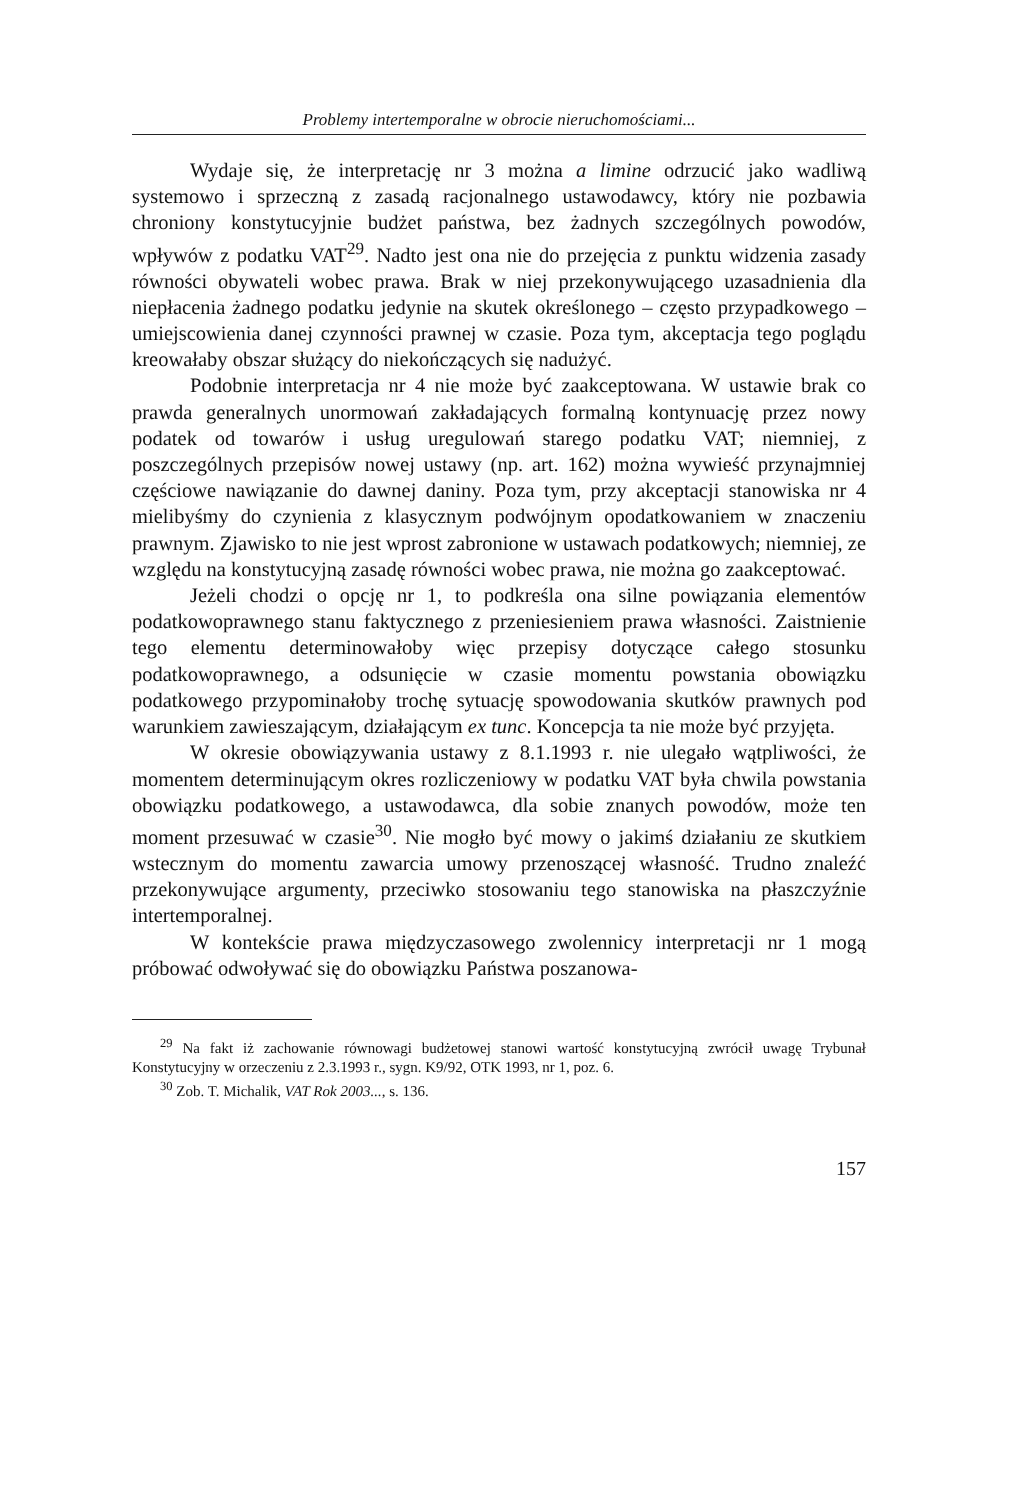Problemy intertemporalne w obrocie nieruchomościami...
Wydaje się, że interpretację nr 3 można a limine odrzucić jako wadliwą systemowo i sprzeczną z zasadą racjonalnego ustawodawcy, który nie pozbawia chroniony konstytucyjnie budżet państwa, bez żadnych szczególnych powodów, wpływów z podatku VAT<sup>29</sup>. Nadto jest ona nie do przejęcia z punktu widzenia zasady równości obywateli wobec prawa. Brak w niej przekonywującego uzasadnienia dla niepłacenia żadnego podatku jedynie na skutek określonego – często przypadkowego – umiejscowienia danej czynności prawnej w czasie. Poza tym, akceptacja tego poglądu kreowałaby obszar służący do niekończących się nadużyć.
Podobnie interpretacja nr 4 nie może być zaakceptowana. W ustawie brak co prawda generalnych unormowań zakładających formalną kontynuację przez nowy podatek od towarów i usług uregulowań starego podatku VAT; niemniej, z poszczególnych przepisów nowej ustawy (np. art. 162) można wywieść przynajmniej częściowe nawiązanie do dawnej daniny. Poza tym, przy akceptacji stanowiska nr 4 mielibyśmy do czynienia z klasycznym podwójnym opodatkowaniem w znaczeniu prawnym. Zjawisko to nie jest wprost zabronione w ustawach podatkowych; niemniej, ze względu na konstytucyjną zasadę równości wobec prawa, nie można go zaakceptować.
Jeżeli chodzi o opcję nr 1, to podkreśla ona silne powiązania elementów podatkowoprawnego stanu faktycznego z przeniesieniem prawa własności. Zaistnienie tego elementu determinowałoby więc przepisy dotyczące całego stosunku podatkowoprawnego, a odsunięcie w czasie momentu powstania obowiązku podatkowego przypominałoby trochę sytuację spowodowania skutków prawnych pod warunkiem zawieszającym, działającym ex tunc. Koncepcja ta nie może być przyjęta.
W okresie obowiązywania ustawy z 8.1.1993 r. nie ulegało wątpliwości, że momentem determinującym okres rozliczeniowy w podatku VAT była chwila powstania obowiązku podatkowego, a ustawodawca, dla sobie znanych powodów, może ten moment przesuwać w czasie<sup>30</sup>. Nie mogło być mowy o jakimś działaniu ze skutkiem wstecznym do momentu zawarcia umowy przenoszącej własność. Trudno znaleźć przekonywujące argumenty, przeciwko stosowaniu tego stanowiska na płaszczyźnie intertemporalnej.
W kontekście prawa międzyczasowego zwolennicy interpretacji nr 1 mogą próbować odwoływać się do obowiązku Państwa poszanowa-
<sup>29</sup> Na fakt iż zachowanie równowagi budżetowej stanowi wartość konstytucyjną zwrócił uwagę Trybunał Konstytucyjny w orzeczeniu z 2.3.1993 r., sygn. K9/92, OTK 1993, nr 1, poz. 6.
<sup>30</sup> Zob. T. Michalik, VAT Rok 2003..., s. 136.
157